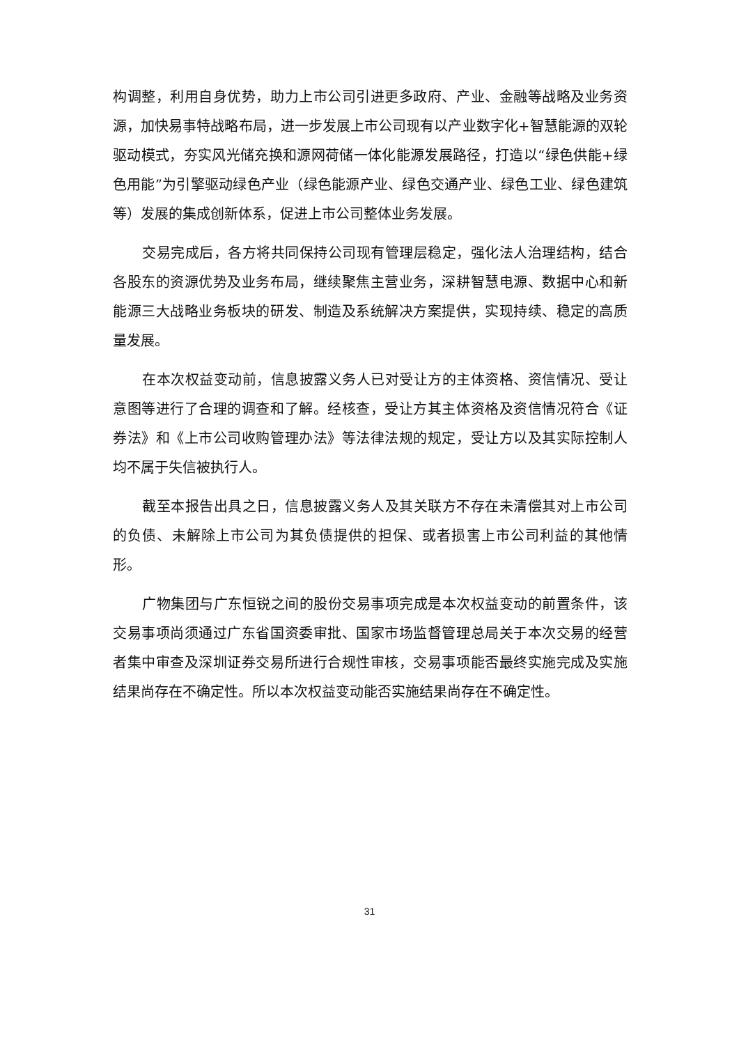构调整，利用自身优势，助力上市公司引进更多政府、产业、金融等战略及业务资源，加快易事特战略布局，进一步发展上市公司现有以产业数字化+智慧能源的双轮驱动模式，夯实风光储充换和源网荷储一体化能源发展路径，打造以“绿色供能+绿色用能”为引擎驱动绿色产业（绿色能源产业、绿色交通产业、绿色工业、绿色建筑等）发展的集成创新体系，促进上市公司整体业务发展。
交易完成后，各方将共同保持公司现有管理层稳定，强化法人治理结构，结合各股东的资源优势及业务布局，继续聚焦主营业务，深耕智慧电源、数据中心和新能源三大战略业务板块的研发、制造及系统解决方案提供，实现持续、稳定的高质量发展。
在本次权益变动前，信息披露义务人已对受让方的主体资格、资信情况、受让意图等进行了合理的调查和了解。经核查，受让方其主体资格及资信情况符合《证券法》和《上市公司收购管理办法》等法律法规的规定，受让方以及其实际控制人均不属于失信被执行人。
截至本报告出具之日，信息披露义务人及其关联方不存在未清偿其对上市公司的负债、未解除上市公司为其负债提供的担保、或者损害上市公司利益的其他情形。
广物集团与广东恒锐之间的股份交易事项完成是本次权益变动的前置条件，该交易事项尚须通过广东省国资委审批、国家市场监督管理总局关于本次交易的经营者集中审查及深圳证券交易所进行合规性审核，交易事项能否最终实施完成及实施结果尚存在不确定性。所以本次权益变动能否实施结果尚存在不确定性。
31